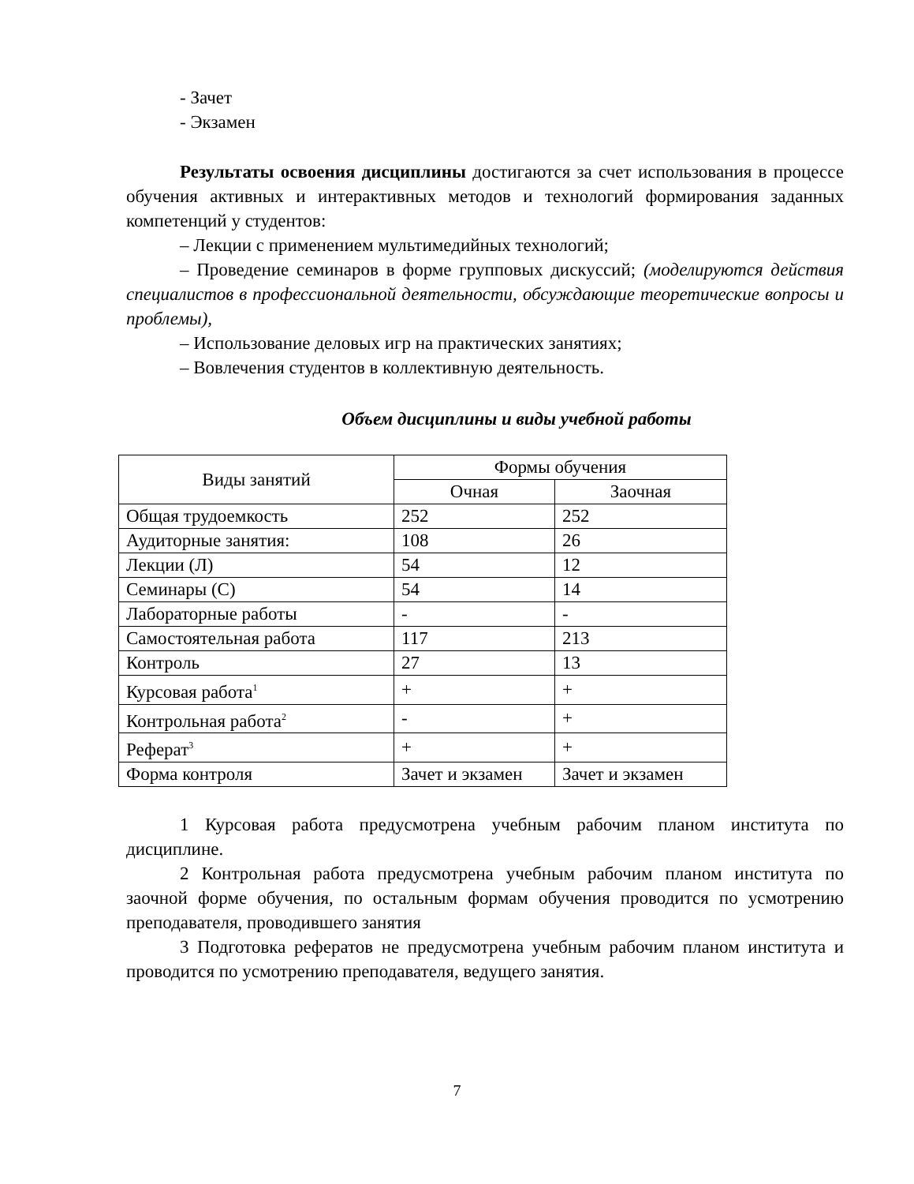- Зачет
- Экзамен
Результаты освоения дисциплины достигаются за счет использования в процессе обучения активных и интерактивных методов и технологий формирования заданных компетенций у студентов:
– Лекции с применением мультимедийных технологий;
– Проведение семинаров в форме групповых дискуссий; (моделируются действия специалистов в профессиональной деятельности, обсуждающие теоретические вопросы и проблемы),
– Использование деловых игр на практических занятиях;
– Вовлечения студентов в коллективную деятельность.
Объем дисциплины и виды учебной работы
| Виды занятий | Формы обучения | |
| --- | --- | --- |
| | Очная | Заочная |
| Общая трудоемкость | 252 | 252 |
| Аудиторные занятия: | 108 | 26 |
| Лекции (Л) | 54 | 12 |
| Семинары (С) | 54 | 14 |
| Лабораторные работы | - | - |
| Самостоятельная работа | 117 | 213 |
| Контроль | 27 | 13 |
| Курсовая работа<sup>1</sup> | + | + |
| Контрольная работа<sup>2</sup> | - | + |
| Реферат<sup>3</sup> | + | + |
| Форма контроля | Зачет и экзамен | Зачет и экзамен |
1 Курсовая работа предусмотрена учебным рабочим планом института по дисциплине.
2 Контрольная работа предусмотрена учебным рабочим планом института по заочной форме обучения, по остальным формам обучения проводится по усмотрению преподавателя, проводившего занятия
3 Подготовка рефератов не предусмотрена учебным рабочим планом института и проводится по усмотрению преподавателя, ведущего занятия.
7